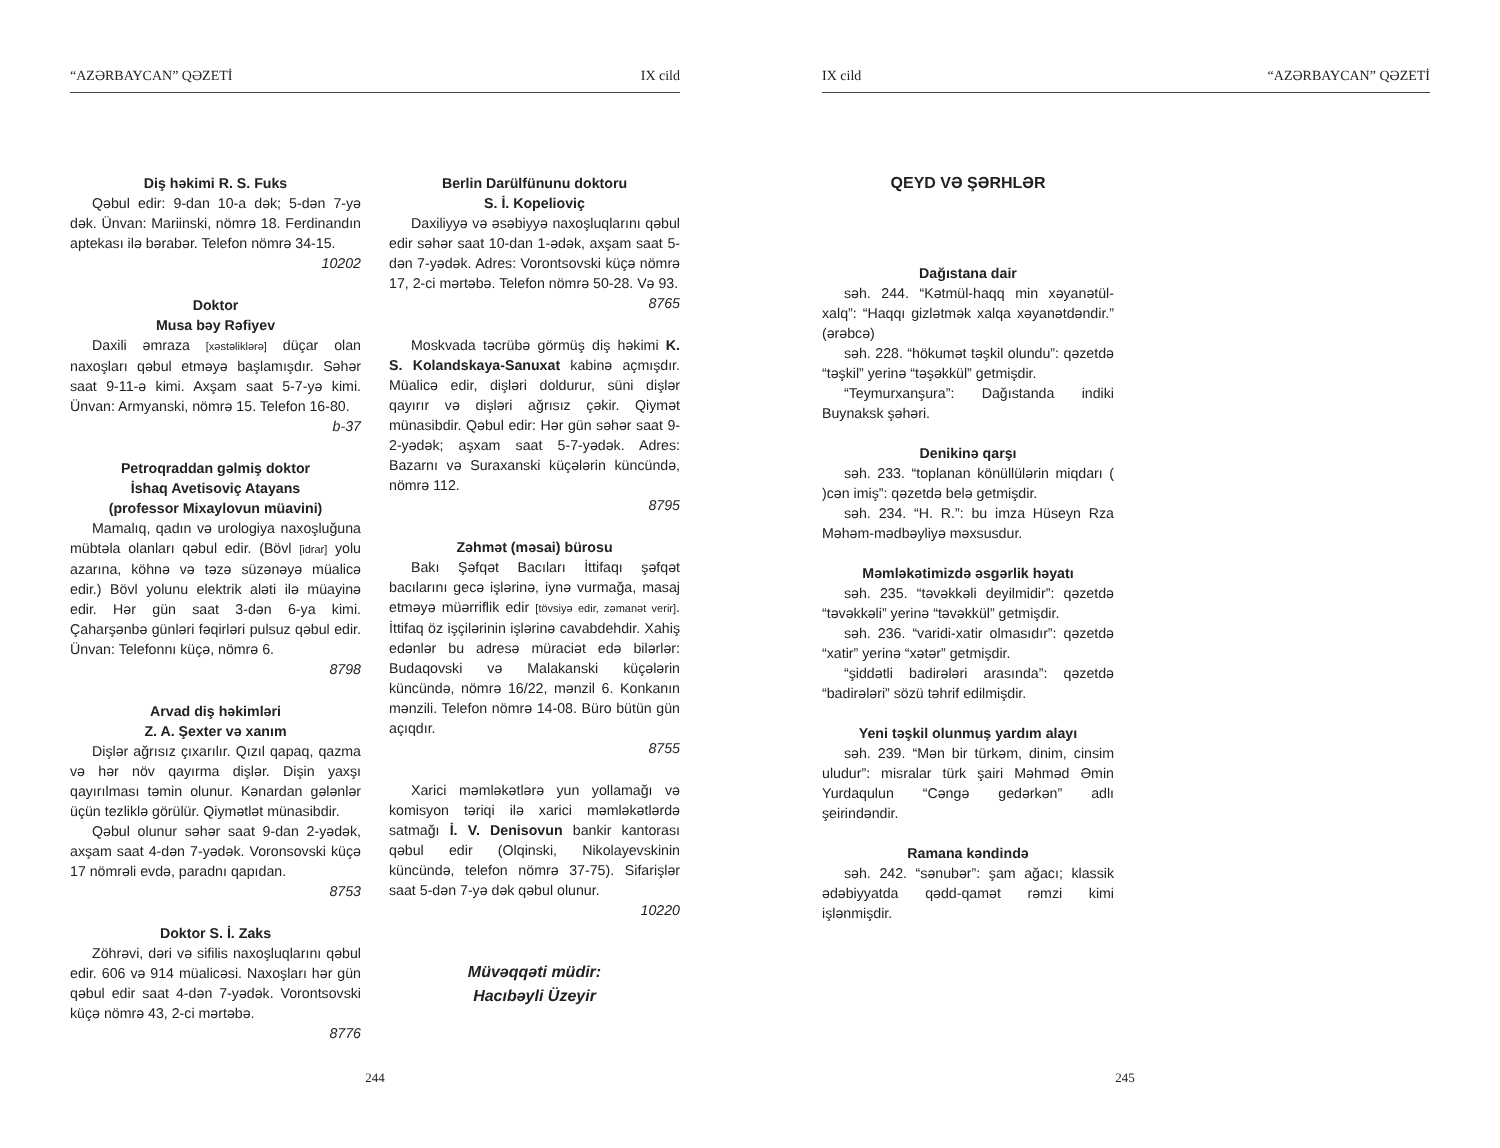“AZƏRBAYCAN” QƏZETİ IX cild
Diş həkimi R. S. Fuks
Qəbul edir: 9-dan 10-a dək; 5-dən 7-yə dək. Ünvan: Mariinski, nömrə 18. Ferdinandın aptekası ilə bərabər. Telefon nömrə 34-15.
10202
Doktor
Musa bəy Rəfiyev
Daxili əmraza [xəstəliklərə] düçar olan naxoşları qəbul etməyə başlamışdır. Səhər saat 9-11-ə kimi. Axşam saat 5-7-yə kimi. Ünvan: Armyanski, nömrə 15. Telefon 16-80.
b-37
Petroqraddan gəlmiş doktor
İshaq Avetisoviç Atayans
(professor Mixaylovun müavini)
Mamalıq, qadın və urologiya naxoşluğuna mübtəla olanları qəbul edir. (Bövl [idrar] yolu azarına, köhnə və təzə süzənəyə müalicə edir.) Bövl yolunu elektrik aləti ilə müayinə edir. Hər gün saat 3-dən 6-ya kimi. Çaharşənbə günləri fəqirləri pulsuz qəbul edir. Ünvan: Telefonnı küçə, nömrə 6.
8798
Arvad diş həkimləri
Z. A. Şexter və xanım
Dişlər ağrısız çıxarılır. Qızıl qapaq, qazma və hər növ qayırma dişlər. Dişin yaxşı qayırılması təmin olunur. Kənardan gələnlər üçün tezliklə görülür. Qiymətlət münasibdir.
Qəbul olunur səhər saat 9-dan 2-yədək, axşam saat 4-dən 7-yədək. Voronsovski küçə 17 nömrəli evdə, paradnı qapıdan.
8753
Doktor S. İ. Zaks
Zöhrəvi, dəri və sifilis naxoşluqlarını qəbul edir. 606 və 914 müalicəsi. Naxoşları hər gün qəbul edir saat 4-dən 7-yədək. Vorontsovski küçə nömrə 43, 2-ci mərtəbə.
8776
Berlin Darülfünunu doktoru
S. İ. Kopelioviç
Daxiliyyə və əsəbiyyə naxoşluqlarını qəbul edir səhər saat 10-dan 1-ədək, axşam saat 5-dən 7-yədək. Adres: Vorontsovski küçə nömrə 17, 2-ci mərtəbə. Telefon nömrə 50-28. Və 93.
8765
Moskvada təcrübə görmüş diş həkimi K. S. Kolandskaya-Sanuxat kabinə açmışdır. Müalicə edir, dişləri doldurur, süni dişlər qayırır və dişləri ağrısız çəkir. Qiymət münasibdir. Qəbul edir: Hər gün səhər saat 9-2-yədək; aşxam saat 5-7-yədək. Adres: Bazarnı və Suraxanski küçələrin küncündə, nömrə 112.
8795
Zəhmət (məsai) bürosu
Bakı Şəfqət Bacıları İttifaqı şəfqət bacılarını gecə işlərinə, iynə vurmağa, masaj etməyə müərriflik edir [tövsiyə edir, zəmanət verir]. İttifaq öz işçilərinin işlərinə cavabdehdir. Xahiş edənlər bu adresə müraciət edə bilərlər: Budaqovski və Malakanski küçələrin küncündə, nömrə 16/22, mənzil 6. Konkanın mənzili. Telefon nömrə 14-08. Büro bütün gün açıqdır.
8755
Xarici məmləkətlərə yun yollamağı və komisyon təriqi ilə xarici məmləkətlərdə satmağı İ. V. Denisovun bankir kantorası qəbul edir (Olqinski, Nikolayevskinin küncündə, telefon nömrə 37-75). Sifarişlər saat 5-dən 7-yə dək qəbul olunur.
10220
Müvəqqəti müdir:
Hacıbəyli Üzeyir
244
IX cild “AZƏRBAYCAN” QƏZETİ
QEYD VƏ ŞƏRHLƏR
Dağıstana dair
səh. 244. “Kətmül-haqq min xəyanətül-xalq”: “Haqqı gizlətmək xalqa xəyanətdəndir.” (ərəbcə)
səh. 228. “hökumət təşkil olundu”: qəzetdə “təşkil” yerinə “təşəkkül” getmişdir.
“Teymurxanşura”: Dağıstanda indiki Buynaksk şəhəri.
Denikinə qarşı
səh. 233. “toplanan könüllülərin miqdarı ( )cən imiş”: qəzetdə belə getmişdir.
səh. 234. “H. R.”: bu imza Hüseyn Rza Məhəm-mədbəyliyə məxsusdur.
Məmləkətimizdə əsgərlik həyatı
səh. 235. “təvəkkəli deyilmidir”: qəzetdə “təvəkkəli” yerinə “təvəkkül” getmişdir.
səh. 236. “varidi-xatir olmasıdır”: qəzetdə “xatir” yerinə “xətər” getmişdir.
“şiddətli badirələri arasında”: qəzetdə “badirələri” sözü təhrif edilmişdir.
Yeni təşkil olunmuş yardım alayı
səh. 239. “Mən bir türkəm, dinim, cinsim uludur”: misralar türk şairi Məhməd Əmin Yurdaqulun “Cəngə gedərkən” adlı şeirindəndir.
Ramana kəndində
səh. 242. “sənubər”: şam ağacı; klassik ədəbiyyatda qədd-qamət rəmzi kimi işlənmişdir.
245